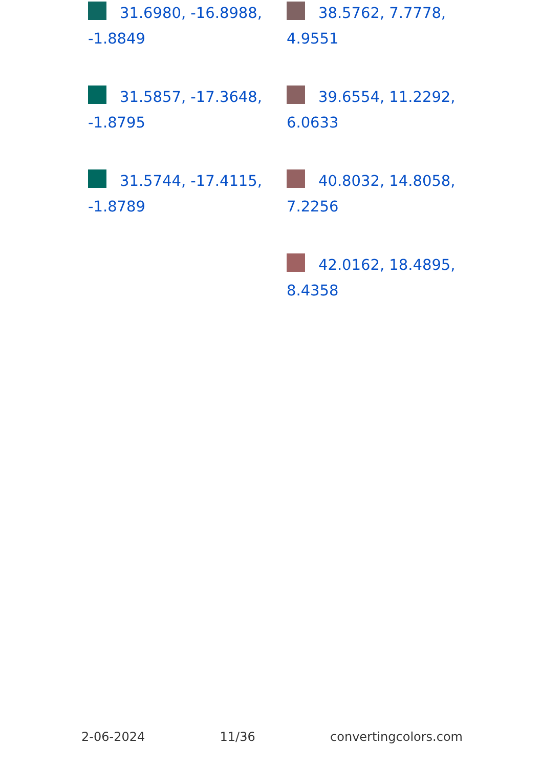31.6980, -16.8988, -1.8849
31.5857, -17.3648, -1.8795
31.5744, -17.4115, -1.8789
38.5762, 7.7778, 4.9551
39.6554, 11.2292, 6.0633
40.8032, 14.8058, 7.2256
42.0162, 18.4895, 8.4358
2-06-2024 11/36 convertingcolors.com